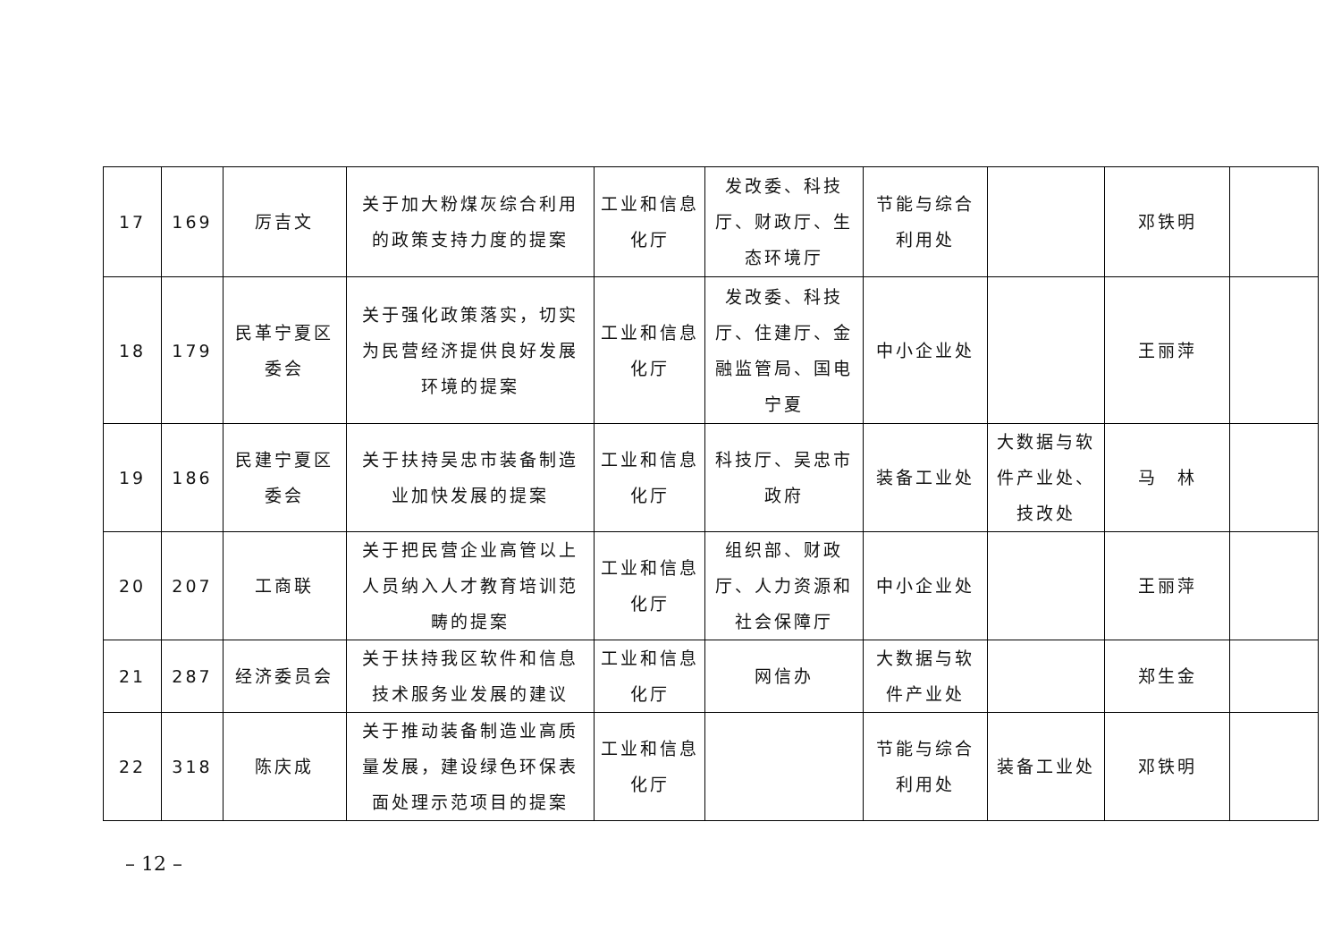| 17 | 169 | 厉吉文 | 关于加大粉煤灰综合利用的政策支持力度的提案 | 工业和信息化厅 | 发改委、科技厅、财政厅、生态环境厅 | 节能与综合利用处 | | 邓铁明 | |
| 18 | 179 | 民革宁夏区委会 | 关于强化政策落实，切实为民营经济提供良好发展环境的提案 | 工业和信息化厅 | 发改委、科技厅、住建厅、金融监管局、国电宁夏 | 中小企业处 | | 王丽萍 | |
| 19 | 186 | 民建宁夏区委会 | 关于扶持吴忠市装备制造业加快发展的提案 | 工业和信息化厅 | 科技厅、吴忠市政府 | 装备工业处 | 大数据与软件产业处、技改处 | 马 林 | |
| 20 | 207 | 工商联 | 关于把民营企业高管以上人员纳入人才教育培训范畴的提案 | 工业和信息化厅 | 组织部、财政厅、人力资源和社会保障厅 | 中小企业处 | | 王丽萍 | |
| 21 | 287 | 经济委员会 | 关于扶持我区软件和信息技术服务业发展的建议 | 工业和信息化厅 | 网信办 | 大数据与软件产业处 | | 郑生金 | |
| 22 | 318 | 陈庆成 | 关于推动装备制造业高质量发展，建设绿色环保表面处理示范项目的提案 | 工业和信息化厅 | | 节能与综合利用处 | 装备工业处 | 邓铁明 | |
– 12 –